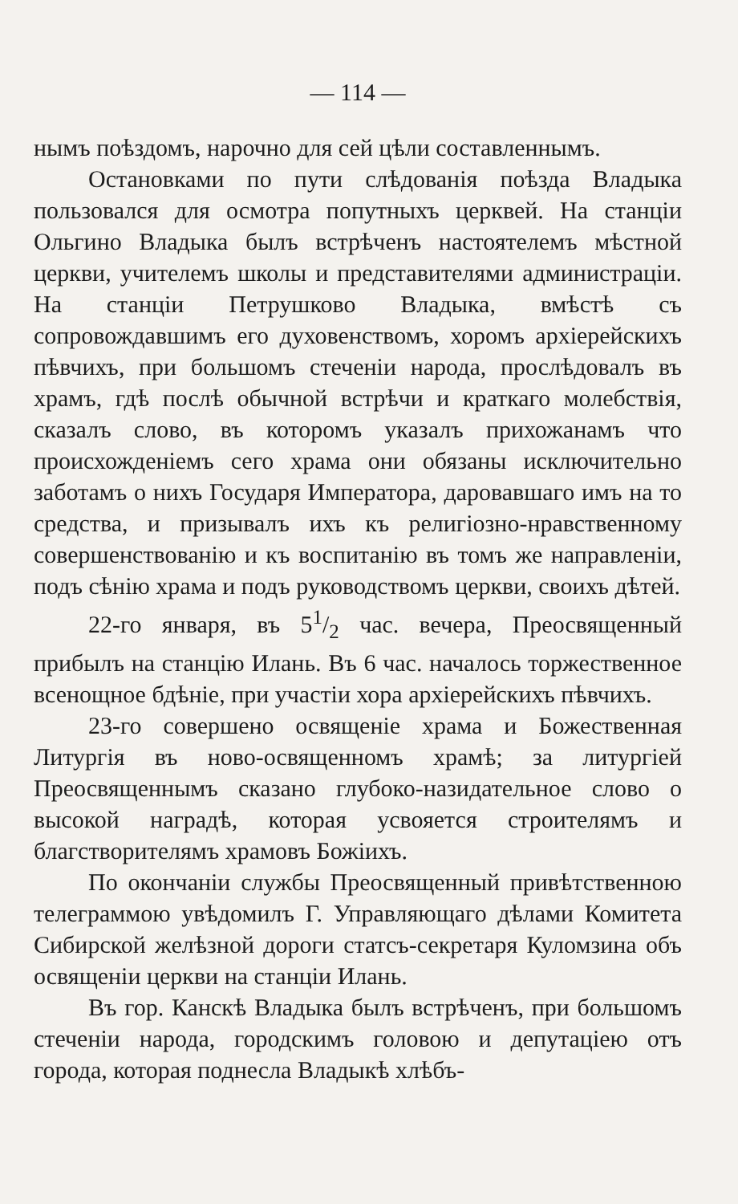— 114 —
нымъ поѣздомъ, нарочно для сей цѣли составленнымъ.
Остановками по пути слѣдованія поѣзда Владыка пользовался для осмотра попутныхъ церквей. На станціи Ольгино Владыка былъ встрѣченъ настоятелемъ мѣстной церкви, учителемъ школы и представителями администраціи. На станціи Петрушково Владыка, вмѣстѣ съ сопровождавшимъ его духовенствомъ, хоромъ архіерейскихъ пѣвчихъ, при большомъ стеченіи народа, прослѣдовалъ въ храмъ, гдѣ послѣ обычной встрѣчи и краткаго молебствія, сказалъ слово, въ которомъ указалъ прихожанамъ что происхожденіемъ сего храма они обязаны исключительно заботамъ о нихъ Государя Императора, даровавшаго имъ на то средства, и призывалъ ихъ къ религіозно-нравственному совершенствованію и къ воспитанію въ томъ же направленіи, подъ сѣнію храма и подъ руководствомъ церкви, своихъ дѣтей.
22-го января, въ 51/2 час. вечера, Преосвященный прибылъ на станцію Илань. Въ 6 час. началось торжественное всенощное бдѣніе, при участіи хора архіерейскихъ пѣвчихъ.
23-го совершено освященіе храма и Божественная Литургія въ ново-освященномъ храмѣ; за литургіей Преосвященнымъ сказано глубоко-назидательное слово о высокой наградѣ, которая усвояется строителямъ и благстворителямъ храмовъ Божіихъ.
По окончаніи службы Преосвященный привѣтственною телеграммою увѣдомилъ Г. Управляющаго дѣлами Комитета Сибирской желѣзной дороги статсъ-секретаря Куломзина объ освященіи церкви на станціи Илань.
Въ гор. Канскѣ Владыка былъ встрѣченъ, при большомъ стеченіи народа, городскимъ головою и депутаціею отъ города, которая поднесла Владыкѣ хлѣбъ-